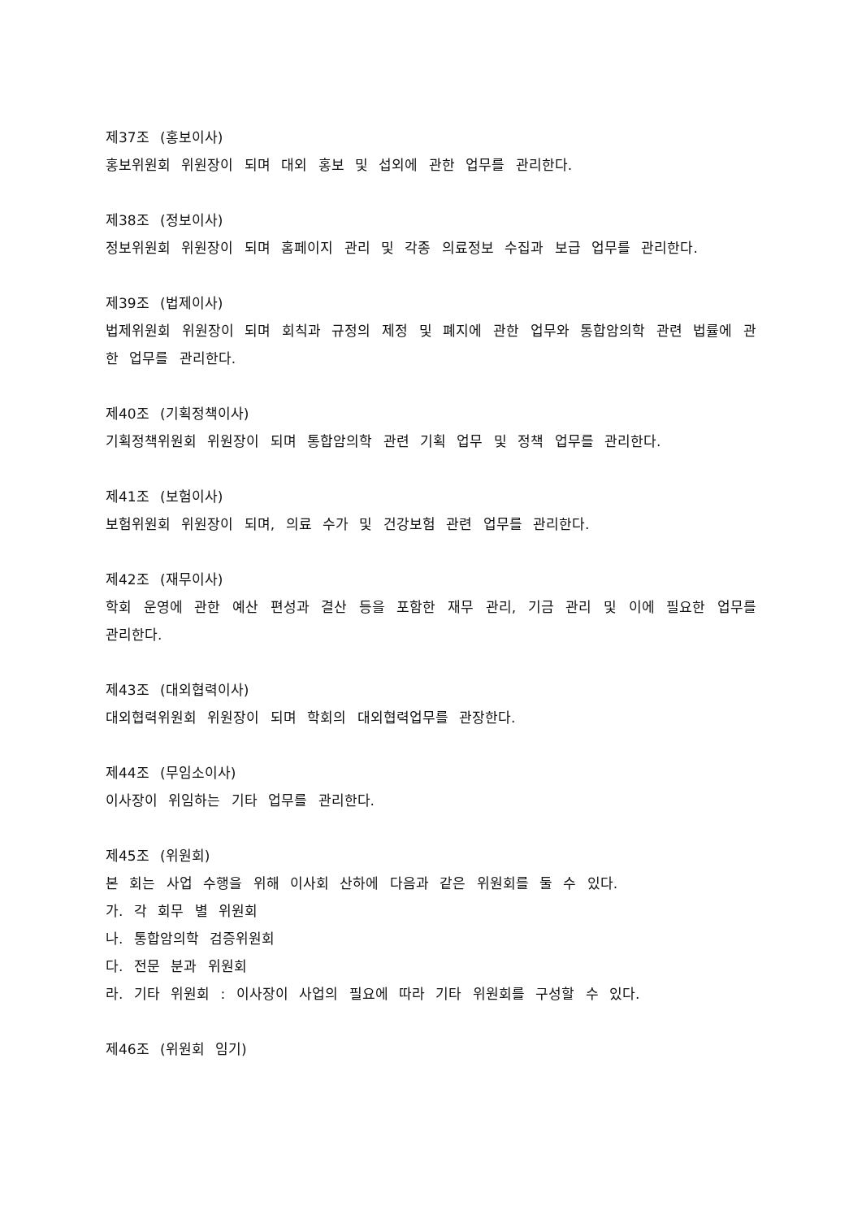제37조 (홍보이사)
홍보위원회 위원장이 되며 대외 홍보 및 섭외에 관한 업무를 관리한다.
제38조 (정보이사)
정보위원회 위원장이 되며 홈페이지 관리 및 각종 의료정보 수집과 보급 업무를 관리한다.
제39조 (법제이사)
법제위원회 위원장이 되며 회칙과 규정의 제정 및 폐지에 관한 업무와 통합암의학 관련 법률에 관한 업무를 관리한다.
제40조 (기획정책이사)
기획정책위원회 위원장이 되며 통합암의학 관련 기획 업무 및 정책 업무를 관리한다.
제41조 (보험이사)
보험위원회 위원장이 되며, 의료 수가 및 건강보험 관련 업무를 관리한다.
제42조 (재무이사)
학회 운영에 관한 예산 편성과 결산 등을 포함한 재무 관리, 기금 관리 및 이에 필요한 업무를 관리한다.
제43조 (대외협력이사)
대외협력위원회 위원장이 되며 학회의 대외협력업무를 관장한다.
제44조 (무임소이사)
이사장이 위임하는 기타 업무를 관리한다.
제45조 (위원회)
본 회는 사업 수행을 위해 이사회 산하에 다음과 같은 위원회를 둘 수 있다.
가. 각 회무 별 위원회
나. 통합암의학 검증위원회
다. 전문 분과 위원회
라. 기타 위원회 : 이사장이 사업의 필요에 따라 기타 위원회를 구성할 수 있다.
제46조 (위원회 임기)